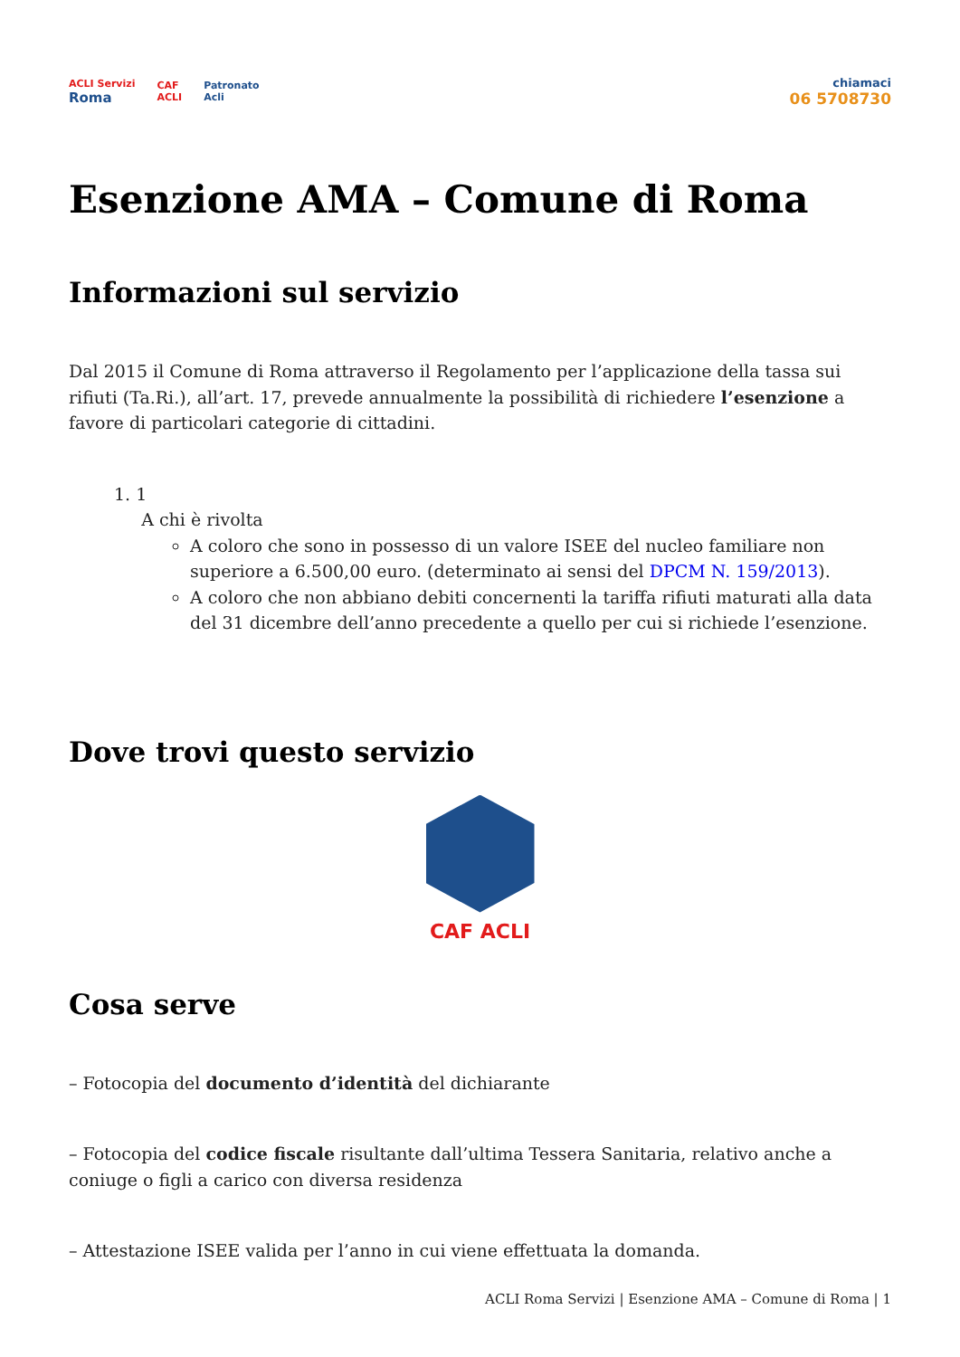ACLI Servizi
Roma
CAF
ACLI
Patronato
Acli
chiamaci
06 5708730
Esenzione AMA – Comune di Roma
Informazioni sul servizio
Dal 2015 il Comune di Roma attraverso il Regolamento per l’applicazione della tassa sui rifiuti (Ta.Ri.), all’art. 17, prevede annualmente la possibilità di richiedere l’esenzione a favore di particolari categorie di cittadini.
1. 1
A chi è rivolta
A coloro che sono in possesso di un valore ISEE del nucleo familiare non superiore a 6.500,00 euro. (determinato ai sensi del DPCM N. 159/2013).
A coloro che non abbiano debiti concernenti la tariffa rifiuti maturati alla data del 31 dicembre dell’anno precedente a quello per cui si richiede l’esenzione.
Dove trovi questo servizio
CAF ACLI
Cosa serve
– Fotocopia del documento d’identità del dichiarante
– Fotocopia del codice fiscale risultante dall’ultima Tessera Sanitaria, relativo anche a coniuge o figli a carico con diversa residenza
– Attestazione ISEE valida per l’anno in cui viene effettuata la domanda.
ACLI Roma Servizi | Esenzione AMA – Comune di Roma | 1